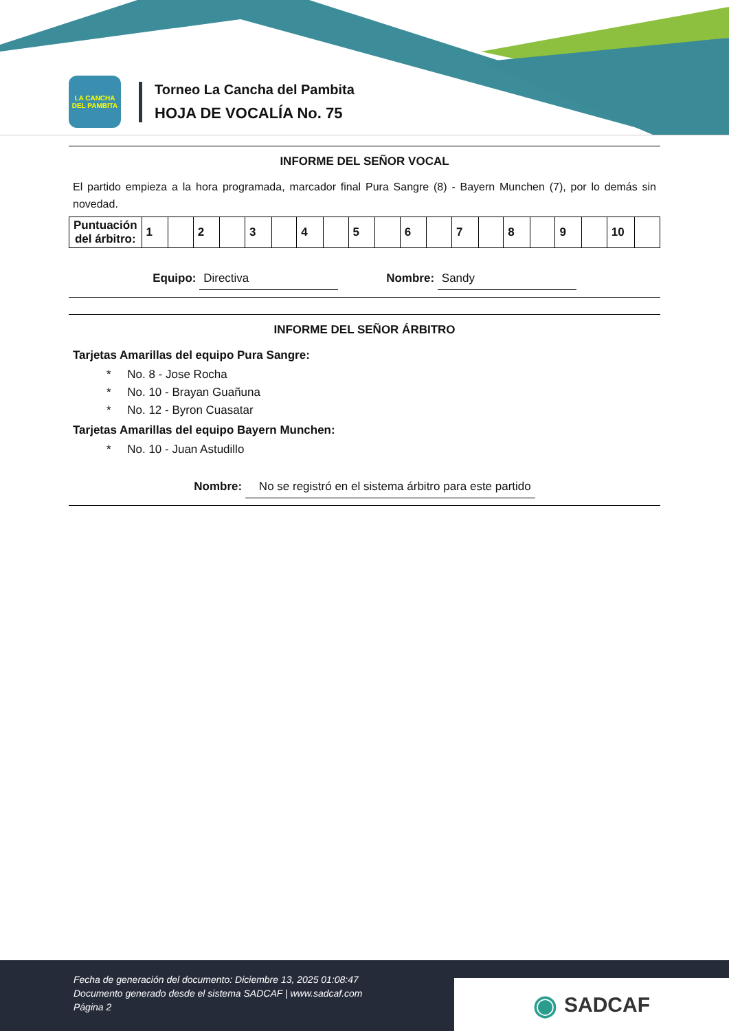LA CANCHA DEL PAMBITA
Torneo La Cancha del Pambita
HOJA DE VOCALÍA No. 75
INFORME DEL SEÑOR VOCAL
El partido empieza a la hora programada, marcador final Pura Sangre (8) - Bayern Munchen (7), por lo demás sin novedad.
| Puntuación del árbitro: | 1 | | 2 | | 3 | | 4 | | 5 | | 6 | | 7 | | 8 | | 9 | | 10 | |
Equipo: Directiva Nombre: Sandy
INFORME DEL SEÑOR ÁRBITRO
Tarjetas Amarillas del equipo Pura Sangre:
* No. 8 - Jose Rocha
* No. 10 - Brayan Guañuna
* No. 12 - Byron Cuasatar
Tarjetas Amarillas del equipo Bayern Munchen:
* No. 10 - Juan Astudillo
Nombre: No se registró en el sistema árbitro para este partido
Fecha de generación del documento: Diciembre 13, 2025 01:08:47
Documento generado desde el sistema SADCAF | www.sadcaf.com
Página 2
◉ SADCAF